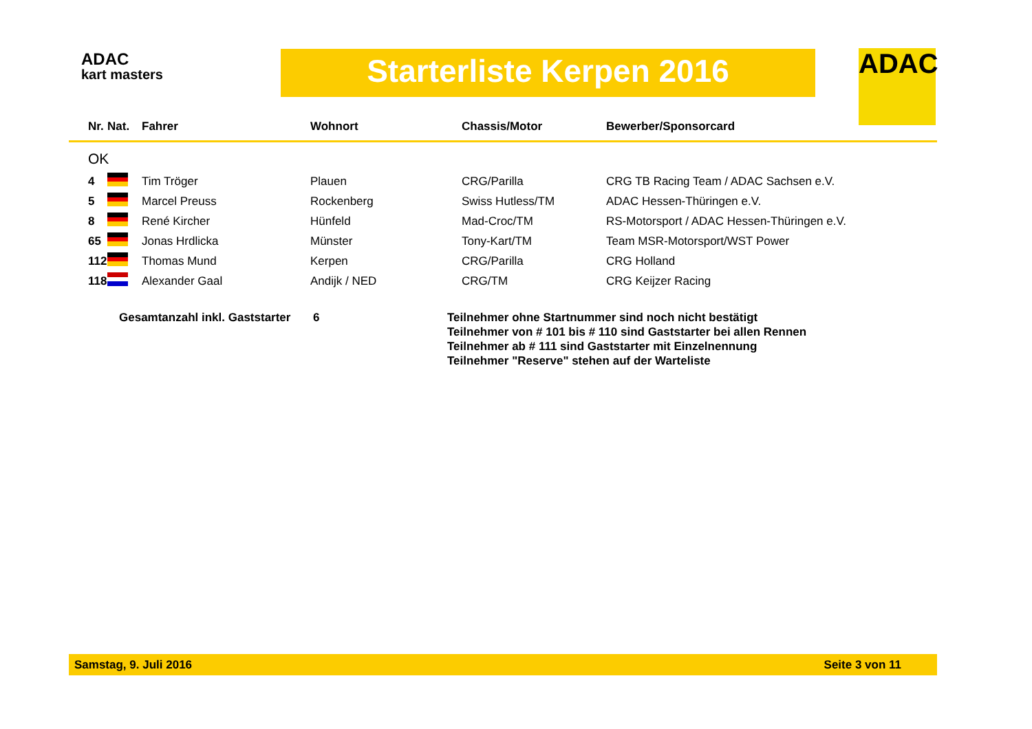ADAC
kart masters
Starterliste Kerpen 2016 ADAC
| Nr. | Nat. | Fahrer | Wohnort | Chassis/Motor | Bewerber/Sponsorcard |
| --- | --- | --- | --- | --- | --- |
| OK | | | | | |
| 4 | | Tim Tröger | Plauen | CRG/Parilla | CRG TB Racing Team / ADAC Sachsen e.V. |
| 5 | | Marcel Preuss | Rockenberg | Swiss Hutless/TM | ADAC Hessen-Thüringen e.V. |
| 8 | | René Kircher | Hünfeld | Mad-Croc/TM | RS-Motorsport / ADAC Hessen-Thüringen e.V. |
| 65 | | Jonas Hrdlicka | Münster | Tony-Kart/TM | Team MSR-Motorsport/WST Power |
| 112 | | Thomas Mund | Kerpen | CRG/Parilla | CRG Holland |
| 118 | | Alexander Gaal | Andijk / NED | CRG/TM | CRG Keijzer Racing |
Gesamtanzahl inkl. Gaststarter
6 Teilnehmer ohne Startnummer sind noch nicht bestätigt
Teilnehmer von # 101 bis # 110 sind Gaststarter bei allen Rennen
Teilnehmer ab # 111 sind Gaststarter mit Einzelnennung
Teilnehmer "Reserve" stehen auf der Warteliste
Samstag, 9. Juli 2016 Seite 3 von 11